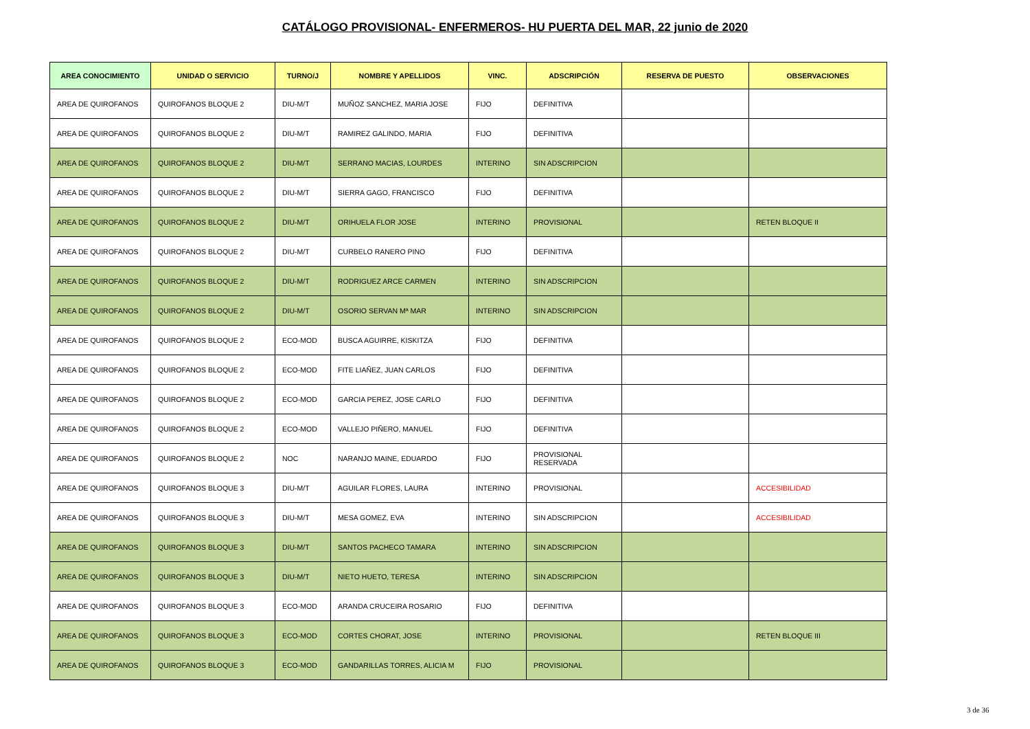CATÁLOGO PROVISIONAL- ENFERMEROS- HU PUERTA DEL MAR, 22 junio de 2020
| AREA CONOCIMIENTO | UNIDAD O SERVICIO | TURNO/J | NOMBRE Y APELLIDOS | VINC. | ADSCRIPCIÓN | RESERVA DE PUESTO | OBSERVACIONES |
| --- | --- | --- | --- | --- | --- | --- | --- |
| AREA DE QUIROFANOS | QUIROFANOS BLOQUE 2 | DIU-M/T | MUÑOZ SANCHEZ, MARIA JOSE | FIJO | DEFINITIVA | | |
| AREA DE QUIROFANOS | QUIROFANOS BLOQUE 2 | DIU-M/T | RAMIREZ GALINDO, MARIA | FIJO | DEFINITIVA | | |
| AREA DE QUIROFANOS | QUIROFANOS BLOQUE 2 | DIU-M/T | SERRANO MACIAS, LOURDES | INTERINO | SIN ADSCRIPCION | | |
| AREA DE QUIROFANOS | QUIROFANOS BLOQUE 2 | DIU-M/T | SIERRA GAGO, FRANCISCO | FIJO | DEFINITIVA | | |
| AREA DE QUIROFANOS | QUIROFANOS BLOQUE 2 | DIU-M/T | ORIHUELA FLOR JOSE | INTERINO | PROVISIONAL | | RETEN BLOQUE II |
| AREA DE QUIROFANOS | QUIROFANOS BLOQUE 2 | DIU-M/T | CURBELO RANERO PINO | FIJO | DEFINITIVA | | |
| AREA DE QUIROFANOS | QUIROFANOS BLOQUE 2 | DIU-M/T | RODRIGUEZ ARCE CARMEN | INTERINO | SIN ADSCRIPCION | | |
| AREA DE QUIROFANOS | QUIROFANOS BLOQUE 2 | DIU-M/T | OSORIO SERVAN Mª MAR | INTERINO | SIN ADSCRIPCION | | |
| AREA DE QUIROFANOS | QUIROFANOS BLOQUE 2 | ECO-MOD | BUSCA AGUIRRE, KISKITZA | FIJO | DEFINITIVA | | |
| AREA DE QUIROFANOS | QUIROFANOS BLOQUE 2 | ECO-MOD | FITE LIAÑEZ, JUAN CARLOS | FIJO | DEFINITIVA | | |
| AREA DE QUIROFANOS | QUIROFANOS BLOQUE 2 | ECO-MOD | GARCIA PEREZ, JOSE CARLO | FIJO | DEFINITIVA | | |
| AREA DE QUIROFANOS | QUIROFANOS BLOQUE 2 | ECO-MOD | VALLEJO PIÑERO, MANUEL | FIJO | DEFINITIVA | | |
| AREA DE QUIROFANOS | QUIROFANOS BLOQUE 2 | NOC | NARANJO MAINE, EDUARDO | FIJO | PROVISIONAL RESERVADA | | |
| AREA DE QUIROFANOS | QUIROFANOS BLOQUE 3 | DIU-M/T | AGUILAR FLORES, LAURA | INTERINO | PROVISIONAL | | ACCESIBILIDAD |
| AREA DE QUIROFANOS | QUIROFANOS BLOQUE 3 | DIU-M/T | MESA GOMEZ, EVA | INTERINO | SIN ADSCRIPCION | | ACCESIBILIDAD |
| AREA DE QUIROFANOS | QUIROFANOS BLOQUE 3 | DIU-M/T | SANTOS PACHECO TAMARA | INTERINO | SIN ADSCRIPCION | | |
| AREA DE QUIROFANOS | QUIROFANOS BLOQUE 3 | DIU-M/T | NIETO HUETO, TERESA | INTERINO | SIN ADSCRIPCION | | |
| AREA DE QUIROFANOS | QUIROFANOS BLOQUE 3 | ECO-MOD | ARANDA CRUCEIRA ROSARIO | FIJO | DEFINITIVA | | |
| AREA DE QUIROFANOS | QUIROFANOS BLOQUE 3 | ECO-MOD | CORTES CHORAT, JOSE | INTERINO | PROVISIONAL | | RETEN BLOQUE III |
| AREA DE QUIROFANOS | QUIROFANOS BLOQUE 3 | ECO-MOD | GANDARILLAS TORRES, ALICIA M | FIJO | PROVISIONAL | | |
3 de 36